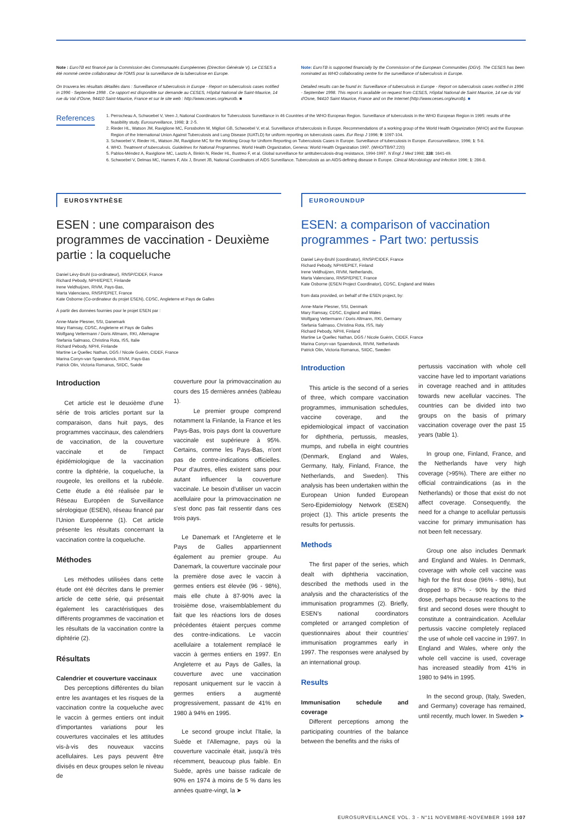Note : EuroTB est financé par la Commission des Communautés Européennes (Direction Générale V). Le CESES a été nommé centre collaborateur de l'OMS pour la surveillance de la tuberculose en Europe.
On trouvera les résultats détaillés dans : Surveillance of tuberculosis in Europe - Report on tuberculosis cases notified in 1996 - Septembre 1998 . Ce rapport est disponible sur demande au CESES, Hôpital National de Saint-Maurice, 14 rue du Val d'Osne, 94410 Saint-Maurice, France et sur le site web : http://www.ceses.org/eurotb. ■
Note: EuroTB is supported financially by the Commission of the European Communities (DGV). The CESES has been nominated as WHO collaborating centre for the surveillance of tuberculosis in Europe.
Detailed results can be found in: Surveillance of tuberculosis in Europe - Report on tuberculosis cases notified in 1996 - September 1998. This report is available on request from CESES, Hôpital National de Saint Maurice, 14 rue du Val d'Osne, 94410 Saint Maurice, France and on the Internet (http://www.ceses.org/eurotb). ■
References
1. Perrocheau A, Schwoebel V, Veen J, National Coordinators for Tuberculosis Surveillance in 46 Countries of the WHO European Region. Surveillance of tuberculosis in the WHO European Region in 1995: results of the feasibility study. Eurosurveillance, 1998; 3: 2-5.
2. Rieder HL, Watson JM, Raviglione MC, Forssbohm M, Migliori GB, Schwoebel V, et al. Surveillance of tuberculosis in Europe. Recommendations of a working group of the World Health Organization (WHO) and the European Region of the International Union Against Tuberculosis and Lung Disease (IUATLD) for uniform reporting on tuberculosis cases. Eur Resp J 1996; 9: 1097-104.
3. Schwoebel V, Rieder HL, Watson JM, Raviglione MC for the Working Group for Uniform Reporting on Tuberculosis Cases in Europe. Surveillance of tuberculosis in Europe. Eurosurveillance, 1996; 1: 5-8.
4. WHO. Treatment of tuberculosis. Guidelines for National Programmes. World Health Organization, Geneva: World Health Organization 1997. (WHO/TB/97.220)
5. Pablos-Méndez A, Raviglione MC, Laszlo A, Binkin N, Rieder HL, Bustreo F, et al. Global surveillance for antituberculosis-drug resistance, 1994-1997. N Engl J Med 1998; 338: 1641-49.
6. Schwoebel V, Delmas MC, Hamers F, Alix J, Brunet JB, National Coordinators of AIDS Surveillance. Tuberculosis as an AIDS-defining disease in Europe. Clinical Microbiology and Infection 1996; 1: 286-8.
EUROSYNTHÈSE
ESEN : une comparaison des programmes de vaccination - Deuxième partie : la coqueluche
Daniel Lévy-Bruhl (co-ordinateur), RNSP/CIDEF, France
Richard Pebody, NPHI/EPIET, Finlande
Irene Veldhuijzen, RIVM, Pays-Bas,
Marta Valenciano, RNSP/EPIET, France
Kate Osborne (Co-ordinateur du projet ESEN), CDSC, Angleterre et Pays de Galles
À partir des données fournies pour le projet ESEN par :
Anne-Marie Plesner, SSI, Danemark
Mary Ramsay, CDSC, Angleterre et Pays de Galles
Wolfgang Vettermann / Doris Altmann, RKI, Allemagne
Stefania Salmaso, Christina Rota, ISS, Italie
Richard Pebody, NPHI, Finlande
Martine Le Quellec Nathan, DGS / Nicole Guérin, CIDEF, France
Marina Conyn-van Spaendonck, RIVM, Pays-Bas
Patrick Olin, Victoria Romanus, SIIDC, Suède
Introduction
Cet article est le deuxième d'une série de trois articles portant sur la comparaison, dans huit pays, des programmes vaccinaux, des calendriers de vaccination, de la couverture vaccinale et de l'impact épidémiologique de la vaccination contre la diphtérie, la coqueluche, la rougeole, les oreillons et la rubéole. Cette étude a été réalisée par le Réseau Européen de Surveillance sérologique (ESEN), réseau financé par l'Union Européenne (1). Cet article présente les résultats concernant la vaccination contre la coqueluche.
Méthodes
Les méthodes utilisées dans cette étude ont été décrites dans le premier article de cette série, qui présentait également les caractéristiques des différents programmes de vaccination et les résultats de la vaccination contre la diphtérie (2).
Résultats
Calendrier et couverture vaccinaux
Des perceptions différentes du bilan entre les avantages et les risques de la vaccination contre la coqueluche avec le vaccin à germes entiers ont induit d'importantes variations pour les couvertures vaccinales et les attitudes vis-à-vis des nouveaux vaccins acellulaires. Les pays peuvent être divisés en deux groupes selon le niveau de
couverture pour la primovaccination au cours des 15 dernières années (tableau 1).
Le premier groupe comprend notamment la Finlande, la France et les Pays-Bas, trois pays dont la couverture vaccinale est supérieure à 95%. Certains, comme les Pays-Bas, n'ont pas de contre-indications officielles. Pour d'autres, elles existent sans pour autant influencer la couverture vaccinale. Le besoin d'utiliser un vaccin acellulaire pour la primovaccination ne s'est donc pas fait ressentir dans ces trois pays.
Le Danemark et l'Angleterre et le Pays de Galles appartiennent également au premier groupe. Au Danemark, la couverture vaccinale pour la première dose avec le vaccin à germes entiers est élevée (96 - 98%), mais elle chute à 87-90% avec la troisième dose, vraisemblablement du fait que les réactions lors de doses précédentes étaient perçues comme des contre-indications. Le vaccin acellulaire a totalement remplacé le vaccin à germes entiers en 1997. En Angleterre et au Pays de Galles, la couverture avec une vaccination reposant uniquement sur le vaccin à germes entiers a augmenté progressivement, passant de 41% en 1980 à 94% en 1995.
Le second groupe inclut l'Italie, la Suède et l'Allemagne, pays où la couverture vaccinale était, jusqu'à très récemment, beaucoup plus faible. En Suède, après une baisse radicale de 90% en 1974 à moins de 5 % dans les années quatre-vingt, la ➤
EUROROUNDUP
ESEN: a comparison of vaccination programmes - Part two: pertussis
Daniel Lévy-Bruhl (coordinator), RNSP/CIDEF, France
Richard Pebody, NPHI/EPIET, Finland
Irene Veldhuijzen, RIVM, Netherlands,
Marta Valenciano, RNSP/EPIET, France
Kate Osborne (ESEN Project Coordinator), CDSC, England and Wales
from data provided, on behalf of the ESEN project, by:
Anne-Marie Plesner, SSI, Denmark
Mary Ramsay, CDSC, England and Wales
Wolfgang Vettermann / Doris Altmann, RKI, Germany
Stefania Salmaso, Christina Rota, ISS, Italy
Richard Pebody, NPHI, Finland
Martine Le Quellec Nathan, DGS / Nicole Guérin, CIDEF, France
Marina Conyn-van Spaendonck, RIVM, Netherlands
Patrick Olin, Victoria Romanus, SIIDC, Sweden
Introduction
This article is the second of a series of three, which compare vaccination programmes, immunisation schedules, vaccine coverage, and the epidemiological impact of vaccination for diphtheria, pertussis, measles, mumps, and rubella in eight countries (Denmark, England and Wales, Germany, Italy, Finland, France, the Netherlands, and Sweden). This analysis has been undertaken within the European Union funded European Sero-Epidemiology Network (ESEN) project (1). This article presents the results for pertussis.
Methods
The first paper of the series, which dealt with diphtheria vaccination, described the methods used in the analysis and the characteristics of the immunisation programmes (2). Briefly, ESEN's national coordinators completed or arranged completion of questionnaires about their countries' immunisation programmes early in 1997. The responses were analysed by an international group.
Results
Immunisation schedule and coverage
Different perceptions among the participating countries of the balance between the benefits and the risks of
pertussis vaccination with whole cell vaccine have led to important variations in coverage reached and in attitudes towards new acellular vaccines. The countries can be divided into two groups on the basis of primary vaccination coverage over the past 15 years (table 1).
In group one, Finland, France, and the Netherlands have very high coverage (>95%). There are either no official contraindications (as in the Netherlands) or those that exist do not affect coverage. Consequently, the need for a change to acellular pertussis vaccine for primary immunisation has not been felt necessary.
Group one also includes Denmark and England and Wales. In Denmark, coverage with whole cell vaccine was high for the first dose (96% - 98%), but dropped to 87% - 90% by the third dose, perhaps because reactions to the first and second doses were thought to constitute a contraindication. Acellular pertussis vaccine completely replaced the use of whole cell vaccine in 1997. In England and Wales, where only the whole cell vaccine is used, coverage has increased steadily from 41% in 1980 to 94% in 1995.
In the second group, (Italy, Sweden, and Germany) coverage has remained, until recently, much lower. In Sweden ➤
EUROSURVEILLANCE VOL. 3 - N°11 NOVEMBRE-NOVEMBER 1998 107